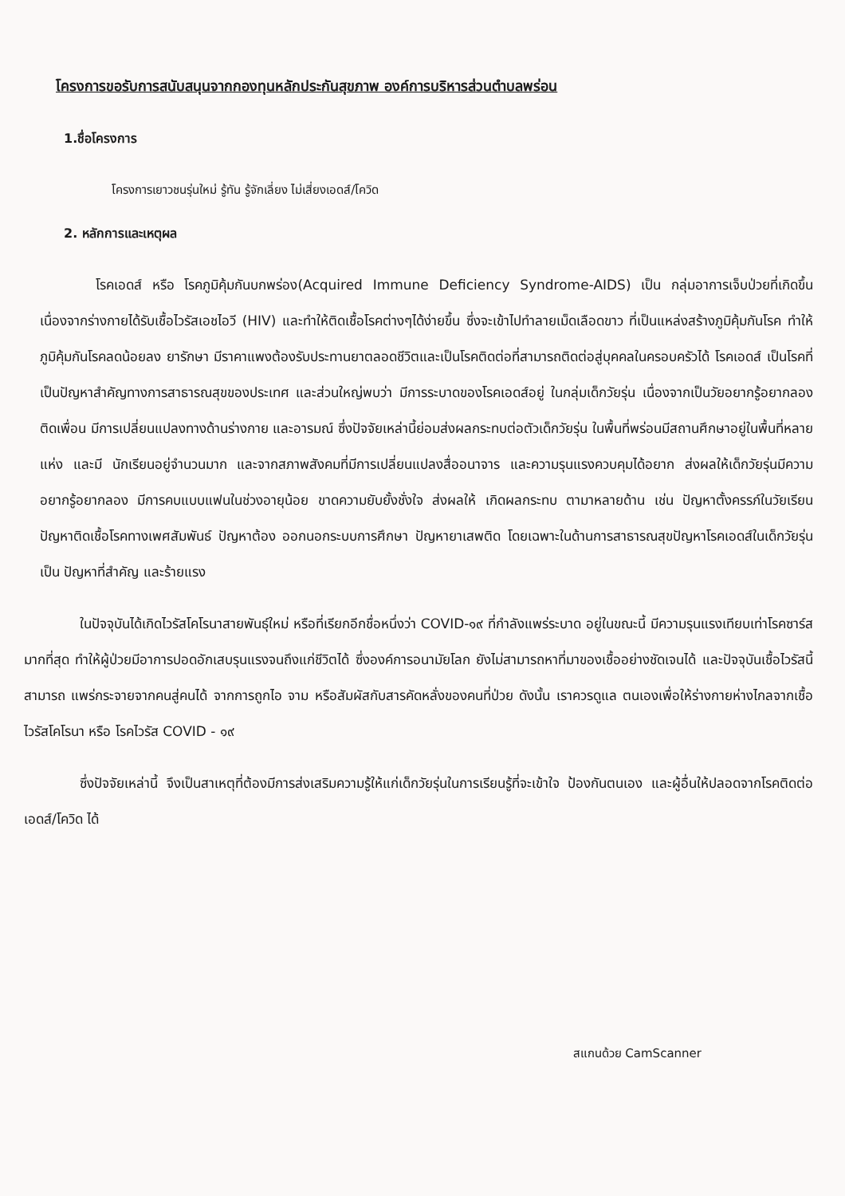โครงการขอรับการสนับสนุนจากกองทุนหลักประกันสุขภาพ องค์การบริหารส่วนตำบลพร่อน
1.ชื่อโครงการ
โครงการเยาวชนรุ่นใหม่ รู้ทัน รู้จักเลี่ยง ไม่เสี่ยงเอดส์/โควิด
2. หลักการและเหตุผล
โรคเอดส์ หรือ โรคภูมิคุ้มกันบกพร่อง(Acquired Immune Deficiency Syndrome-AIDS) เป็น กลุ่มอาการเจ็บป่วยที่เกิดขึ้น เนื่องจากร่างกายได้รับเชื้อไวรัสเอชไอวี (HIV) และทำให้ติดเชื้อโรคต่างๆได้ง่ายขึ้น ซึ่งจะเข้าไปทำลายเม็ดเลือดขาว ที่เป็นแหล่งสร้างภูมิคุ้มกันโรค ทำให้ภูมิคุ้มกันโรคลดน้อยลง ยารักษา มีราคาแพงต้องรับประทานยาตลอดชีวิตและเป็นโรคติดต่อที่สามารถติดต่อสู่บุคคลในครอบครัวได้ โรคเอดส์ เป็นโรคที่เป็นปัญหาสำคัญทางการสาธารณสุขของประเทศ และส่วนใหญ่พบว่า มีการระบาดของโรคเอดส์อยู่ ในกลุ่มเด็กวัยรุ่น เนื่องจากเป็นวัยอยากรู้อยากลอง ติดเพื่อน มีการเปลี่ยนแปลงทางด้านร่างกาย และอารมณ์ ซึ่งปัจจัยเหล่านี้ย่อมส่งผลกระทบต่อตัวเด็กวัยรุ่น ในพื้นที่พร่อนมีสถานศึกษาอยู่ในพื้นที่หลายแห่ง และมี นักเรียนอยู่จำนวนมาก และจากสภาพสังคมที่มีการเปลี่ยนแปลงสื่ออนาจาร และความรุนแรงควบคุมได้อยาก ส่งผลให้เด็กวัยรุ่นมีความอยากรู้อยากลอง มีการคบแบบแฟนในช่วงอายุน้อย ขาดความยับยั้งชั่งใจ ส่งผลให้ เกิดผลกระทบ ตามาหลายด้าน เช่น ปัญหาตั้งครรภ์ในวัยเรียน ปัญหาติดเชื้อโรคทางเพศสัมพันธ์ ปัญหาต้อง ออกนอกระบบการศึกษา ปัญหายาเสพติด โดยเฉพาะในด้านการสาธารณสุขปัญหาโรคเอดส์ในเด็กวัยรุ่นเป็น ปัญหาที่สำคัญ และร้ายแรง
ในปัจจุบันได้เกิดไวรัสโคโรนาสายพันธุ์ใหม่ หรือที่เรียกอีกชื่อหนึ่งว่า COVID-๑๙ ที่กำลังแพร่ระบาด อยู่ในขณะนี้ มีความรุนแรงเทียบเท่าโรคซาร์ส มากที่สุด ทำให้ผู้ป่วยมีอาการปอดอักเสบรุนแรงจนถึงแก่ชีวิตได้ ซึ่งองค์การอนามัยโลก ยังไม่สามารถหาที่มาของเชื้ออย่างชัดเจนได้ และปัจจุบันเชื้อไวรัสนี้สามารถ แพร่กระจายจากคนสู่คนได้ จากการถูกไอ จาม หรือสัมผัสกับสารคัดหลั่งของคนที่ป่วย ดังนั้น เราควรดูแล ตนเองเพื่อให้ร่างกายห่างไกลจากเชื้อไวรัสโคโรนา หรือ โรคไวรัส COVID - ๑๙
ซึ่งปัจจัยเหล่านี้ จึงเป็นสาเหตุที่ต้องมีการส่งเสริมความรู้ให้แก่เด็กวัยรุ่นในการเรียนรู้ที่จะเข้าใจ ป้องกันตนเอง และผู้อื่นให้ปลอดจากโรคติดต่อเอดส์/โควิด ได้
สแกนด้วย CamScanner